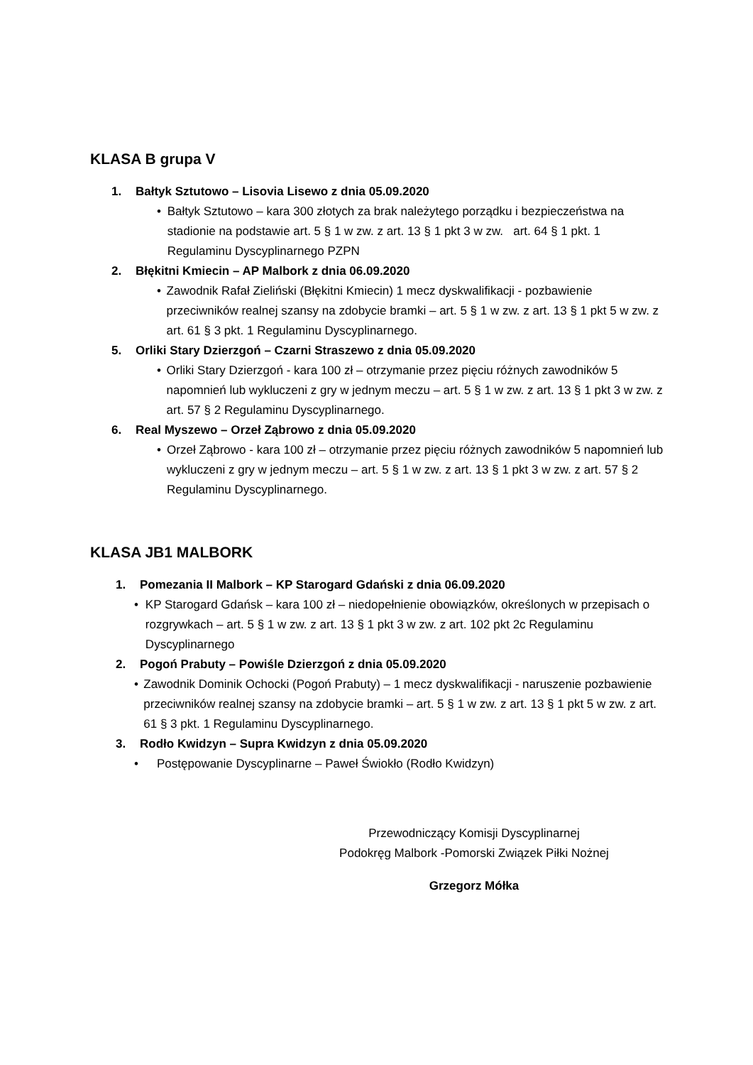KLASA B grupa V
1. Bałtyk Sztutowo – Lisovia Lisewo z dnia 05.09.2020
• Bałtyk Sztutowo – kara 300 złotych za brak należytego porządku i bezpieczeństwa na stadionie na podstawie art. 5 § 1 w zw. z art. 13 § 1 pkt 3 w zw. art. 64 § 1 pkt. 1 Regulaminu Dyscyplinarnego PZPN
2. Błękitni Kmiecin – AP Malbork z dnia 06.09.2020
• Zawodnik Rafał Zieliński (Błękitni Kmiecin) 1 mecz dyskwalifikacji - pozbawienie przeciwników realnej szansy na zdobycie bramki – art. 5 § 1 w zw. z art. 13 § 1 pkt 5 w zw. z art. 61 § 3 pkt. 1 Regulaminu Dyscyplinarnego.
5. Orliki Stary Dzierzgoń – Czarni Straszewo z dnia 05.09.2020
• Orliki Stary Dzierzgoń - kara 100 zł – otrzymanie przez pięciu różnych zawodników 5 napomnień lub wykluczeni z gry w jednym meczu – art. 5 § 1 w zw. z art. 13 § 1 pkt 3 w zw. z art. 57 § 2 Regulaminu Dyscyplinarnego.
6. Real Myszewo – Orzeł Ząbrowo z dnia 05.09.2020
• Orzeł Ząbrowo - kara 100 zł – otrzymanie przez pięciu różnych zawodników 5 napomnień lub wykluczeni z gry w jednym meczu – art. 5 § 1 w zw. z art. 13 § 1 pkt 3 w zw. z art. 57 § 2 Regulaminu Dyscyplinarnego.
KLASA JB1 MALBORK
1. Pomezania II Malbork – KP Starogard Gdański z dnia 06.09.2020
• KP Starogard Gdańsk – kara 100 zł – niedopełnienie obowiązków, określonych w przepisach o rozgrywkach – art. 5 § 1 w zw. z art. 13 § 1 pkt 3 w zw. z art. 102 pkt 2c Regulaminu Dyscyplinarnego
2. Pogoń Prabuty – Powiśle Dzierzgoń z dnia 05.09.2020
• Zawodnik Dominik Ochocki (Pogoń Prabuty) – 1 mecz dyskwalifikacji - naruszenie pozbawienie przeciwników realnej szansy na zdobycie bramki – art. 5 § 1 w zw. z art. 13 § 1 pkt 5 w zw. z art. 61 § 3 pkt. 1 Regulaminu Dyscyplinarnego.
3. Rodło Kwidzyn – Supra Kwidzyn z dnia 05.09.2020
• Postępowanie Dyscyplinarne – Paweł Świokło (Rodło Kwidzyn)
Przewodniczący Komisji Dyscyplinarnej
Podokręg Malbork -Pomorski Związek Piłki Nożnej
Grzegorz Mółka